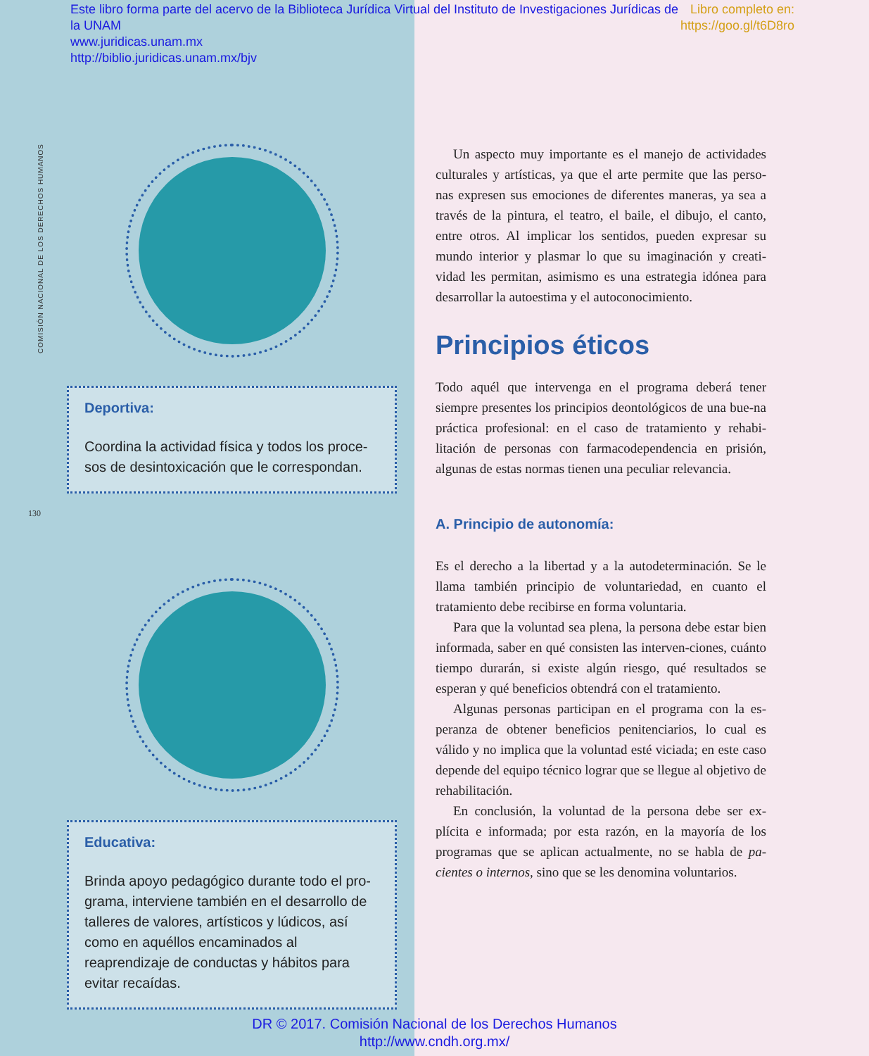Libro completo en:
https://goo.gl/t6D8ro
Este libro forma parte del acervo de la Biblioteca Jurídica Virtual del Instituto de Investigaciones Jurídicas de la UNAM
www.juridicas.unam.mx
http://biblio.juridicas.unam.mx/bjv
COMISIÓN NACIONAL DE LOS DERECHOS HUMANOS
130
Deportiva:
Coordina la actividad física y todos los proce-sos de desintoxicación que le correspondan.
Educativa:
Brinda apoyo pedagógico durante todo el pro-grama, interviene también en el desarrollo de talleres de valores, artísticos y lúdicos, así como en aquéllos encaminados al reaprendizaje de conductas y hábitos para evitar recaídas.
Un aspecto muy importante es el manejo de actividades culturales y artísticas, ya que el arte permite que las perso-nas expresen sus emociones de diferentes maneras, ya sea a través de la pintura, el teatro, el baile, el dibujo, el canto, entre otros. Al implicar los sentidos, pueden expresar su mundo interior y plasmar lo que su imaginación y creati-vidad les permitan, asimismo es una estrategia idónea para desarrollar la autoestima y el autoconocimiento.
Principios éticos
Todo aquél que intervenga en el programa deberá tener siempre presentes los principios deontológicos de una bue-na práctica profesional: en el caso de tratamiento y rehabi-litación de personas con farmacodependencia en prisión, algunas de estas normas tienen una peculiar relevancia.
A. Principio de autonomía:
Es el derecho a la libertad y a la autodeterminación. Se le llama también principio de voluntariedad, en cuanto el tratamiento debe recibirse en forma voluntaria.
Para que la voluntad sea plena, la persona debe estar bien informada, saber en qué consisten las interven-ciones, cuánto tiempo durarán, si existe algún riesgo, qué resultados se esperan y qué beneficios obtendrá con el tratamiento.
Algunas personas participan en el programa con la es-peranza de obtener beneficios penitenciarios, lo cual es válido y no implica que la voluntad esté viciada; en este caso depende del equipo técnico lograr que se llegue al objetivo de rehabilitación.
En conclusión, la voluntad de la persona debe ser ex-plícita e informada; por esta razón, en la mayoría de los programas que se aplican actualmente, no se habla de pa-cientes o internos, sino que se les denomina voluntarios.
DR © 2017. Comisión Nacional de los Derechos Humanos
http://www.cndh.org.mx/